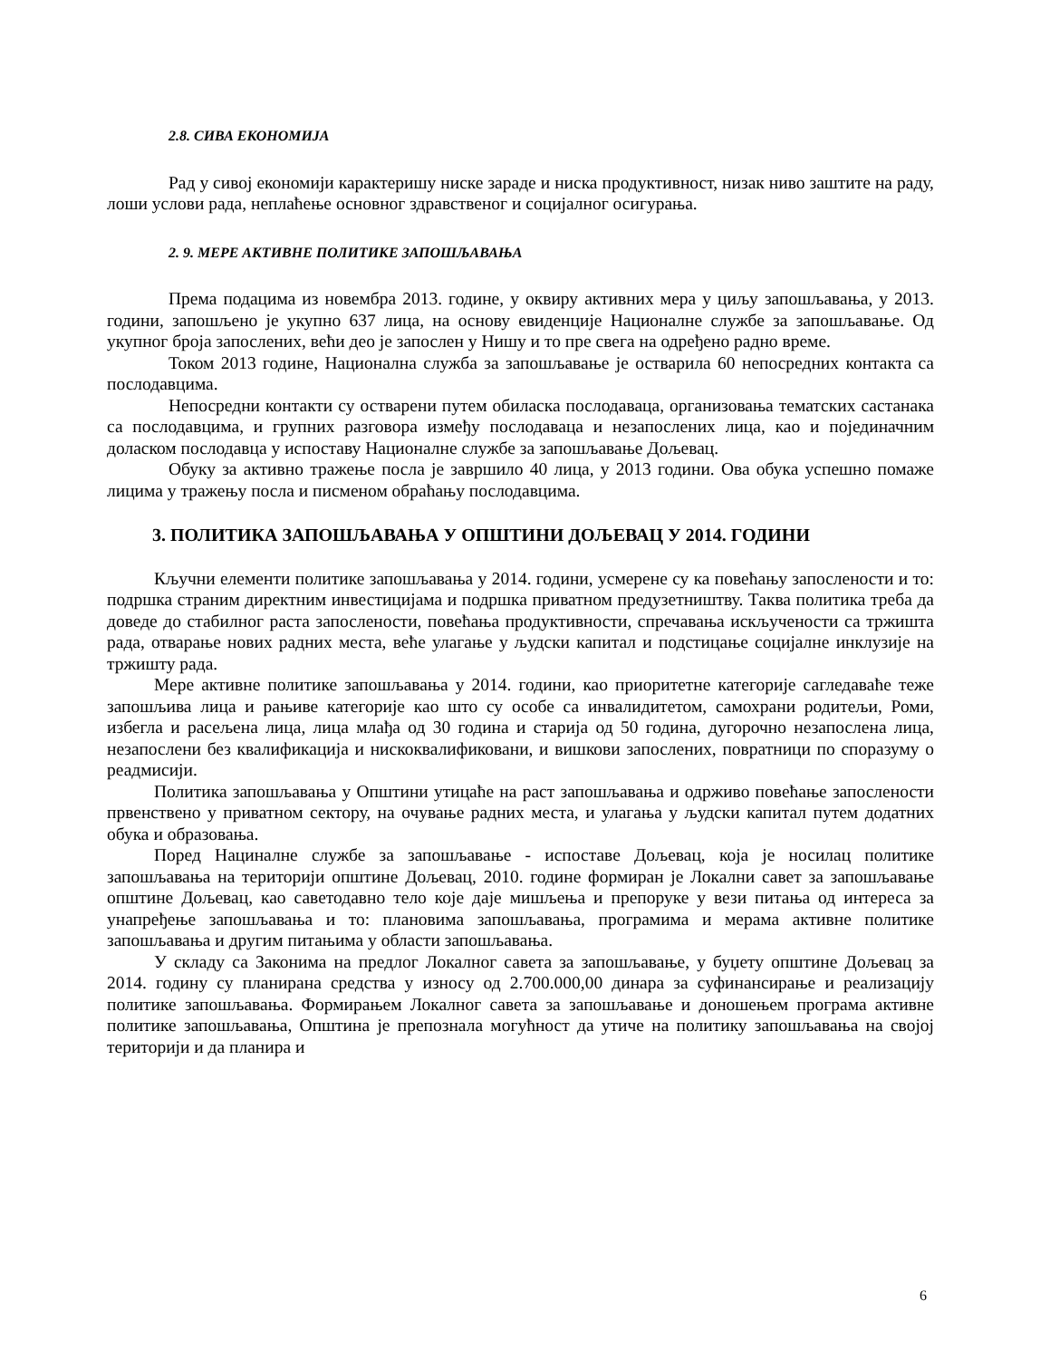2.8. СИВА ЕКОНОМИЈА
Рад у сивој економији карактеришу ниске зараде и ниска продуктивност, низак ниво заштите на раду, лоши услови рада, неплаћење основног здравственог и социјалног осигурања.
2. 9. МЕРЕ АКТИВНЕ ПОЛИТИКЕ ЗАПОШЉАВАЊА
Према подацима из новембра 2013. године, у оквиру активних мера у циљу запошљавања, у 2013. години, запошљено је укупно 637 лица, на основу евиденције Националне службе за запошљавање. Од укупног броја запослених, већи део је запослен у Нишу и то пре свега на одређено радно време.
Током 2013 године, Национална служба за запошљавање је остварила 60 непосредних контакта са послодавцима.
Непосредни контакти су остварени путем обиласка послодаваца, организовања тематских састанака са послодавцима, и групних разговора између послодаваца и незапослених лица, као и појединачним доласком послодавца у испоставу Националне службе за запошљавање Дољевац.
Обуку за активно тражење посла је завршило 40 лица, у 2013 години. Ова обука успешно помаже лицима у тражењу посла и писменом обраћању послодавцима.
3. ПОЛИТИКА ЗАПОШЉАВАЊА У ОПШТИНИ ДОЉЕВАЦ У 2014. ГОДИНИ
Кључни елементи политике запошљавања у 2014. години, усмерене су ка повећању запослености и то: подршка страним директним инвестицијама и подршка приватном предузетништву. Таква политика треба да доведе до стабилног раста запослености, повећања продуктивности, спречавања искључености са тржишта рада, отварање нових радних места, веће улагање у људски капитал и подстицање социјалне инклузије на тржишту рада.
Мере активне политике запошљавања у 2014. години, као приоритетне категорије сагледаваће теже запошљива лица и рањиве категорије као што су особе са инвалидитетом, самохрани родитељи, Роми, избегла и расељена лица, лица млађа од 30 година и старија од 50 година, дугорочно незапослена лица, незапослени без квалификација и нискоквалификовани, и вишкови запослених, повратници по споразуму о реадмисији.
Политика запошљавања у Општини утицаће на раст запошљавања и одрживо повећање запослености првенствено у приватном сектору, на очување радних места, и улагања у људски капитал путем додатних обука и образовања.
Поред Нациналне службе за запошљавање - испоставе Дољевац, која је носилац политике запошљавања на територији општине Дољевац, 2010. године формиран је Локални савет за запошљавање општине Дољевац, као саветодавно тело које даје мишљења и препоруке у вези питања од интереса за унапређење запошљавања и то: плановима запошљавања, програмима и мерама активне политике запошљавања и другим питањима у области запошљавања.
У складу са Законима на предлог Локалног савета за запошљавање, у буџету општине Дољевац за 2014. годину су планирана средства у износу од 2.700.000,00 динара за суфинансирање и реализацију политике запошљавања. Формирањем Локалног савета за запошљавање и доношењем програма активне политике запошљавања, Општина је препознала могућност да утиче на политику запошљавања на својој територији и да планира и
6